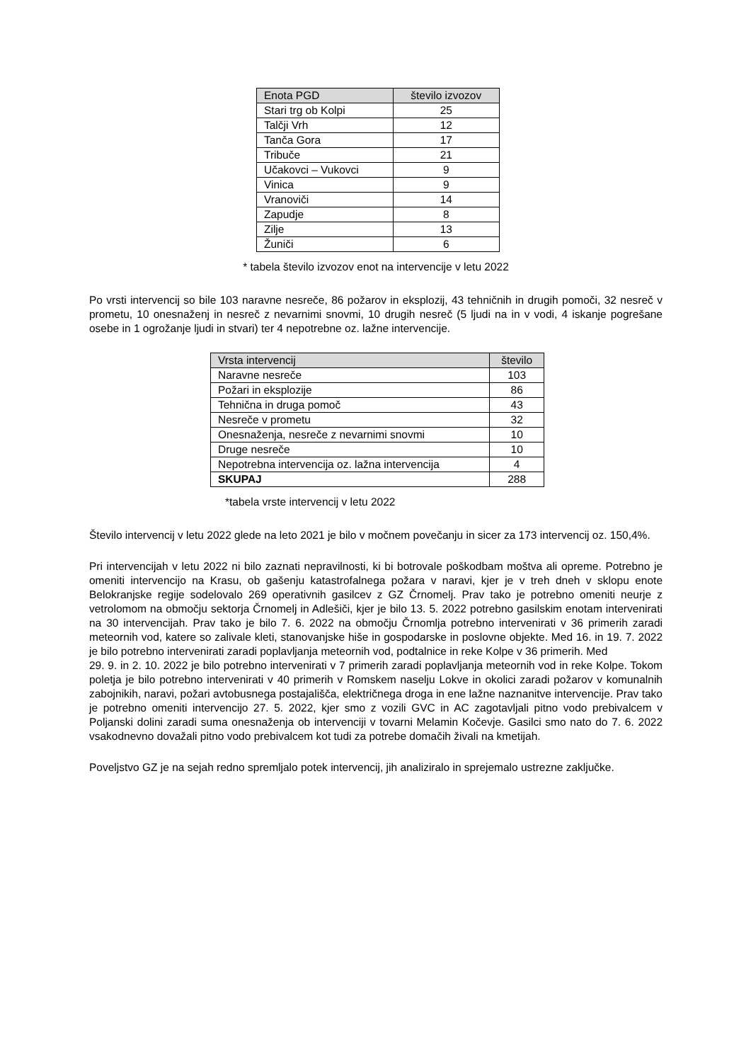| Enota PGD | število izvozov |
| --- | --- |
| Stari trg ob Kolpi | 25 |
| Talčji Vrh | 12 |
| Tanča Gora | 17 |
| Tribuče | 21 |
| Učakovci – Vukovci | 9 |
| Vinica | 9 |
| Vranoviči | 14 |
| Zapudje | 8 |
| Zilje | 13 |
| Žuniči | 6 |
* tabela število izvozov enot na intervencije v letu 2022
Po vrsti intervencij so bile 103 naravne nesreče, 86 požarov in eksplozij, 43 tehničnih in drugih pomoči, 32 nesreč v prometu, 10 onesnaženj in nesreč z nevarnimi snovmi, 10 drugih nesreč (5 ljudi na in v vodi, 4 iskanje pogrešane osebe in 1 ogrožanje ljudi in stvari) ter 4 nepotrebne oz. lažne intervencije.
| Vrsta intervencij | število |
| --- | --- |
| Naravne nesreče | 103 |
| Požari in eksplozije | 86 |
| Tehnična in druga pomoč | 43 |
| Nesreče v prometu | 32 |
| Onesnaženja, nesreče z nevarnimi snovmi | 10 |
| Druge nesreče | 10 |
| Nepotrebna intervencija oz. lažna intervencija | 4 |
| SKUPAJ | 288 |
*tabela vrste intervencij v letu 2022
Število intervencij v letu 2022 glede na leto 2021 je bilo v močnem povečanju in sicer za 173 intervencij oz. 150,4%.
Pri intervencijah v letu 2022 ni bilo zaznati nepravilnosti, ki bi botrovale poškodbam moštva ali opreme. Potrebno je omeniti intervencijo na Krasu, ob gašenju katastrofalnega požara v naravi, kjer je v treh dneh v sklopu enote Belokranjske regije sodelovalo 269 operativnih gasilcev z GZ Črnomelj. Prav tako je potrebno omeniti neurje z vetrolomom na območju sektorja Črnomelj in Adlešiči, kjer je bilo 13. 5. 2022 potrebno gasilskim enotam intervenirati na 30 intervencijah. Prav tako je bilo 7. 6. 2022 na območju Črnomlja potrebno intervenirati v 36 primerih zaradi meteornih vod, katere so zalivale kleti, stanovanjske hiše in gospodarske in poslovne objekte. Med 16. in 19. 7. 2022 je bilo potrebno intervenirati zaradi poplavljanja meteornih vod, podtalnice in reke Kolpe v 36 primerih. Med
29. 9. in 2. 10. 2022 je bilo potrebno intervenirati v 7 primerih zaradi poplavljanja meteornih vod in reke Kolpe. Tokom poletja je bilo potrebno intervenirati v 40 primerih v Romskem naselju Lokve in okolici zaradi požarov v komunalnih zabojnikih, naravi, požari avtobusnega postajališča, električnega droga in ene lažne naznanitve intervencije. Prav tako je potrebno omeniti intervencijo 27. 5. 2022, kjer smo z vozili GVC in AC zagotavljali pitno vodo prebivalcem v Poljanski dolini zaradi suma onesnaženja ob intervenciji v tovarni Melamin Kočevje. Gasilci smo nato do 7. 6. 2022 vsakodnevno dovažali pitno vodo prebivalcem kot tudi za potrebe domačih živali na kmetijah.
Poveljstvo GZ je na sejah redno spremljalo potek intervencij, jih analiziralo in sprejemalo ustrezne zaključke.